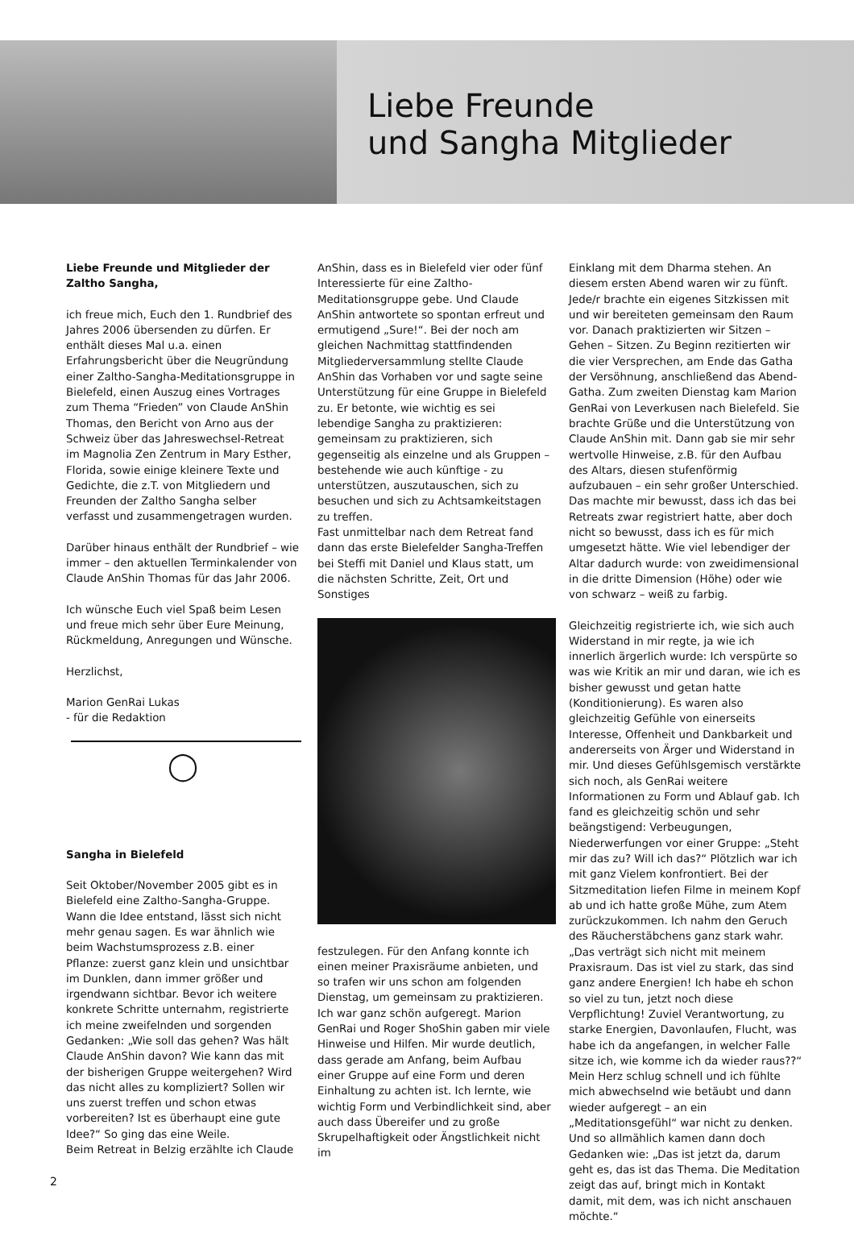Liebe Freunde
und Sangha Mitglieder
Liebe Freunde und Mitglieder der Zaltho Sangha,
ich freue mich, Euch den 1. Rundbrief des Jahres 2006 übersenden zu dürfen. Er enthält dieses Mal u.a. einen Erfahrungsbericht über die Neugründung einer Zaltho-Sangha-Meditationsgruppe in Bielefeld, einen Auszug eines Vortrages zum Thema “Frieden” von Claude AnShin Thomas, den Bericht von Arno aus der Schweiz über das Jahreswechsel-Retreat im Magnolia Zen Zentrum in Mary Esther, Florida, sowie einige kleinere Texte und Gedichte, die z.T. von Mitgliedern und Freunden der Zaltho Sangha selber verfasst und zusammengetragen wurden.
Darüber hinaus enthält der Rundbrief – wie immer – den aktuellen Terminkalender von Claude AnShin Thomas für das Jahr 2006.
Ich wünsche Euch viel Spaß beim Lesen und freue mich sehr über Eure Meinung, Rückmeldung, Anregungen und Wünsche.
Herzlichst,
Marion GenRai Lukas
- für die Redaktion
◯
Sangha in Bielefeld
Seit Oktober/November 2005 gibt es in Bielefeld eine Zaltho-Sangha-Gruppe. Wann die Idee entstand, lässt sich nicht mehr genau sagen. Es war ähnlich wie beim Wachstumsprozess z.B. einer Pflanze: zuerst ganz klein und unsichtbar im Dunklen, dann immer größer und irgendwann sichtbar. Bevor ich weitere konkrete Schritte unternahm, registrierte ich meine zweifelnden und sorgenden Gedanken: „Wie soll das gehen? Was hält Claude AnShin davon? Wie kann das mit der bisherigen Gruppe weitergehen? Wird das nicht alles zu kompliziert? Sollen wir uns zuerst treffen und schon etwas vorbereiten? Ist es überhaupt eine gute Idee?“ So ging das eine Weile.
Beim Retreat in Belzig erzählte ich Claude
AnShin, dass es in Bielefeld vier oder fünf Interessierte für eine Zaltho-Meditationsgruppe gebe. Und Claude AnShin antwortete so spontan erfreut und ermutigend „Sure!“. Bei der noch am gleichen Nachmittag stattfindenden Mitgliederversammlung stellte Claude AnShin das Vorhaben vor und sagte seine Unterstützung für eine Gruppe in Bielefeld zu. Er betonte, wie wichtig es sei lebendige Sangha zu praktizieren: gemeinsam zu praktizieren, sich gegenseitig als einzelne und als Gruppen – bestehende wie auch künftige - zu unterstützen, auszutauschen, sich zu besuchen und sich zu Achtsamkeitstagen zu treffen.
Fast unmittelbar nach dem Retreat fand dann das erste Bielefelder Sangha-Treffen bei Steffi mit Daniel und Klaus statt, um die nächsten Schritte, Zeit, Ort und Sonstiges
festzulegen. Für den Anfang konnte ich einen meiner Praxisräume anbieten, und so trafen wir uns schon am folgenden Dienstag, um gemeinsam zu praktizieren. Ich war ganz schön aufgeregt. Marion GenRai und Roger ShoShin gaben mir viele Hinweise und Hilfen. Mir wurde deutlich, dass gerade am Anfang, beim Aufbau einer Gruppe auf eine Form und deren Einhaltung zu achten ist. Ich lernte, wie wichtig Form und Verbindlichkeit sind, aber auch dass Übereifer und zu große Skrupelhaftigkeit oder Ängstlichkeit nicht im
Einklang mit dem Dharma stehen. An diesem ersten Abend waren wir zu fünft. Jede/r brachte ein eigenes Sitzkissen mit und wir bereiteten gemeinsam den Raum vor. Danach praktizierten wir Sitzen – Gehen – Sitzen. Zu Beginn rezitierten wir die vier Versprechen, am Ende das Gatha der Versöhnung, anschließend das Abend-Gatha. Zum zweiten Dienstag kam Marion GenRai von Leverkusen nach Bielefeld. Sie brachte Grüße und die Unterstützung von Claude AnShin mit. Dann gab sie mir sehr wertvolle Hinweise, z.B. für den Aufbau des Altars, diesen stufenförmig aufzubauen – ein sehr großer Unterschied. Das machte mir bewusst, dass ich das bei Retreats zwar registriert hatte, aber doch nicht so bewusst, dass ich es für mich umgesetzt hätte. Wie viel lebendiger der Altar dadurch wurde: von zweidimensional in die dritte Dimension (Höhe) oder wie von schwarz – weiß zu farbig.
Gleichzeitig registrierte ich, wie sich auch Widerstand in mir regte, ja wie ich innerlich ärgerlich wurde: Ich verspürte so was wie Kritik an mir und daran, wie ich es bisher gewusst und getan hatte (Konditionierung). Es waren also gleichzeitig Gefühle von einerseits Interesse, Offenheit und Dankbarkeit und andererseits von Ärger und Widerstand in mir. Und dieses Gefühlsgemisch verstärkte sich noch, als GenRai weitere Informationen zu Form und Ablauf gab. Ich fand es gleichzeitig schön und sehr beängstigend: Verbeugungen, Niederwerfungen vor einer Gruppe: „Steht mir das zu? Will ich das?“ Plötzlich war ich mit ganz Vielem konfrontiert. Bei der Sitzmeditation liefen Filme in meinem Kopf ab und ich hatte große Mühe, zum Atem zurückzukommen. Ich nahm den Geruch des Räucherstäbchens ganz stark wahr. „Das verträgt sich nicht mit meinem Praxisraum. Das ist viel zu stark, das sind ganz andere Energien! Ich habe eh schon so viel zu tun, jetzt noch diese Verpflichtung! Zuviel Verantwortung, zu starke Energien, Davonlaufen, Flucht, was habe ich da angefangen, in welcher Falle sitze ich, wie komme ich da wieder raus??“ Mein Herz schlug schnell und ich fühlte mich abwechselnd wie betäubt und dann wieder aufgeregt – an ein „Meditationsgefühl“ war nicht zu denken. Und so allmählich kamen dann doch Gedanken wie: „Das ist jetzt da, darum geht es, das ist das Thema. Die Meditation zeigt das auf, bringt mich in Kontakt damit, mit dem, was ich nicht anschauen möchte.“
2